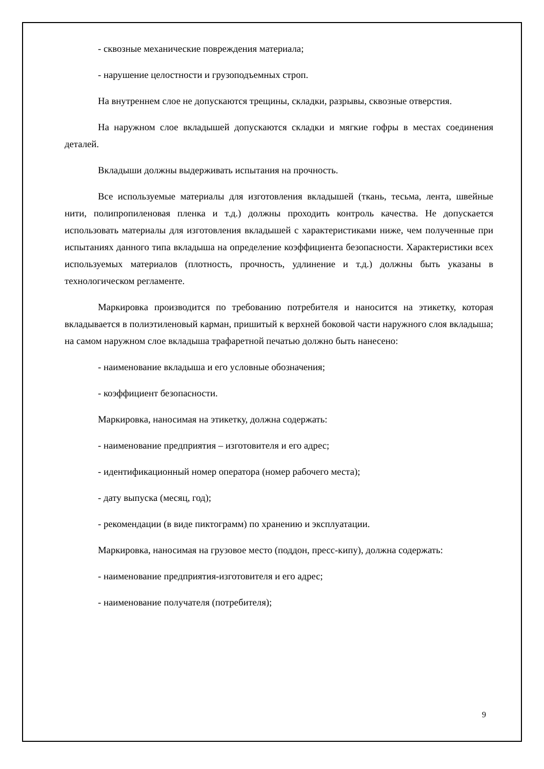- сквозные механические повреждения материала;
- нарушение целостности и грузоподъемных строп.
На внутреннем слое не допускаются трещины, складки, разрывы, сквозные отверстия.
На наружном слое вкладышей допускаются складки и мягкие гофры в местах соединения деталей.
Вкладыши должны выдерживать испытания на прочность.
Все используемые материалы для изготовления вкладышей (ткань, тесьма, лента, швейные нити, полипропиленовая пленка и т.д.) должны проходить контроль качества. Не допускается использовать материалы для изготовления вкладышей с характеристиками ниже, чем полученные при испытаниях данного типа вкладыша на определение коэффициента безопасности. Характеристики всех используемых материалов (плотность, прочность, удлинение и т.д.) должны быть указаны в технологическом регламенте.
Маркировка производится по требованию потребителя и наносится на этикетку, которая вкладывается в полиэтиленовый карман, пришитый к верхней боковой части наружного слоя вкладыша; на самом наружном слое вкладыша трафаретной печатью должно быть нанесено:
- наименование вкладыша и его условные обозначения;
- коэффициент безопасности.
Маркировка, наносимая на этикетку, должна содержать:
- наименование предприятия – изготовителя и его адрес;
- идентификационный номер оператора (номер рабочего места);
- дату выпуска (месяц, год);
- рекомендации (в виде пиктограмм) по хранению и эксплуатации.
Маркировка, наносимая на грузовое место (поддон, пресс-кипу), должна содержать:
- наименование предприятия-изготовителя и его адрес;
- наименование получателя (потребителя);
9